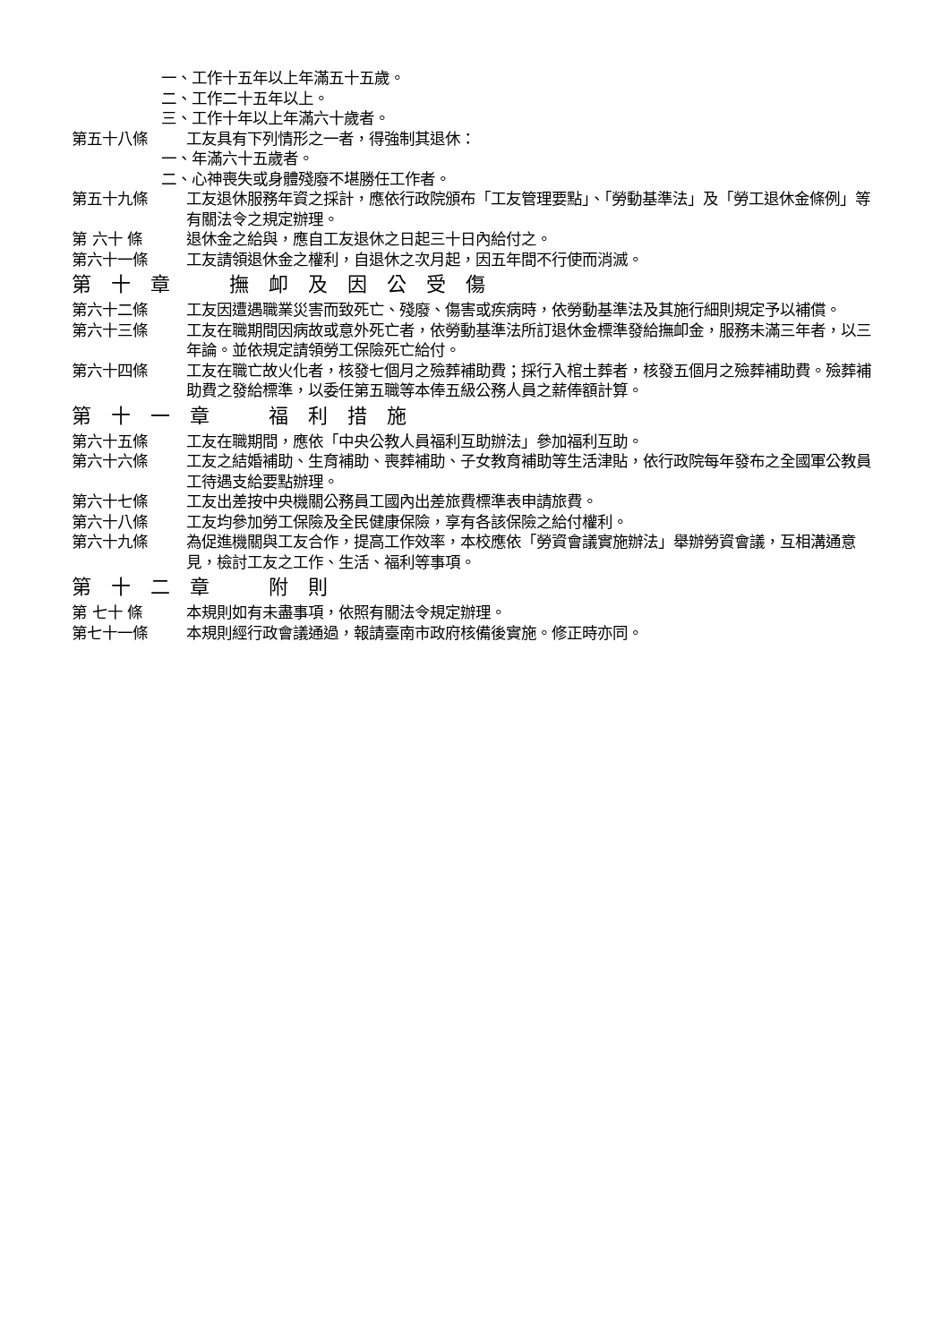一、工作十五年以上年滿五十五歲。
二、工作二十五年以上。
三、工作十年以上年滿六十歲者。
第五十八條 工友具有下列情形之一者，得強制其退休：
一、年滿六十五歲者。
二、心神喪失或身體殘廢不堪勝任工作者。
第五十九條 工友退休服務年資之採計，應依行政院頒布「工友管理要點」、「勞動基準法」及「勞工退休金條例」等有關法令之規定辦理。
第 六十 條 退休金之給與，應自工友退休之日起三十日內給付之。
第六十一條 工友請領退休金之權利，自退休之次月起，因五年間不行使而消滅。
第　十　章　　　撫　卹　及　因　公　受　傷
第六十二條 工友因遭遇職業災害而致死亡、殘廢、傷害或疾病時，依勞動基準法及其施行細則規定予以補償。
第六十三條 工友在職期間因病故或意外死亡者，依勞動基準法所訂退休金標準發給撫卹金，服務未滿三年者，以三年論。並依規定請領勞工保險死亡給付。
第六十四條 工友在職亡故火化者，核發七個月之殮葬補助費；採行入棺土葬者，核發五個月之殮葬補助費。殮葬補助費之發給標準，以委任第五職等本俸五級公務人員之薪俸額計算。
第　十　一　章　　　福　利　措　施
第六十五條 工友在職期間，應依「中央公教人員福利互助辦法」參加福利互助。
第六十六條 工友之結婚補助、生育補助、喪葬補助、子女教育補助等生活津貼，依行政院每年發布之全國軍公教員工待遇支給要點辦理。
第六十七條 工友出差按中央機關公務員工國內出差旅費標準表申請旅費。
第六十八條 工友均參加勞工保險及全民健康保險，享有各該保險之給付權利。
第六十九條 為促進機關與工友合作，提高工作效率，本校應依「勞資會議實施辦法」舉辦勞資會議，互相溝通意見，檢討工友之工作、生活、福利等事項。
第　十　二　章　　　附　則
第 七十 條 本規則如有未盡事項，依照有關法令規定辦理。
第七十一條 本規則經行政會議通過，報請臺南市政府核備後實施。修正時亦同。